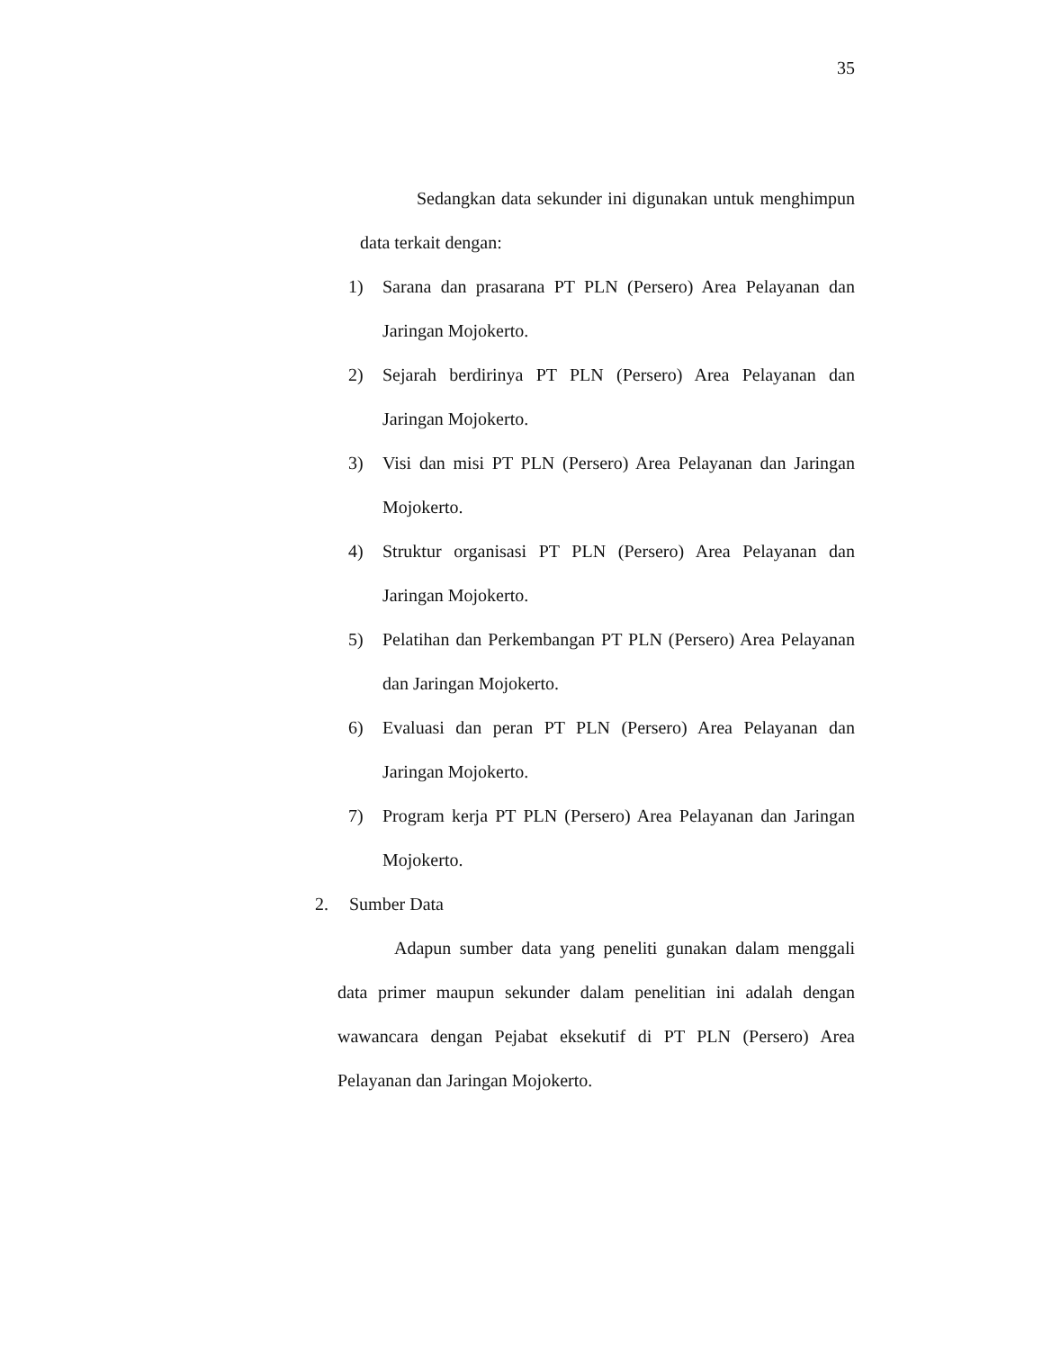35
Sedangkan data sekunder ini digunakan untuk menghimpun data terkait dengan:
1) Sarana dan prasarana PT PLN (Persero) Area Pelayanan dan Jaringan Mojokerto.
2) Sejarah berdirinya PT PLN (Persero) Area Pelayanan dan Jaringan Mojokerto.
3) Visi dan misi PT PLN (Persero) Area Pelayanan dan Jaringan Mojokerto.
4) Struktur organisasi PT PLN (Persero) Area Pelayanan dan Jaringan Mojokerto.
5) Pelatihan dan Perkembangan PT PLN (Persero) Area Pelayanan dan Jaringan Mojokerto.
6) Evaluasi dan peran PT PLN (Persero) Area Pelayanan dan Jaringan Mojokerto.
7) Program kerja PT PLN (Persero) Area Pelayanan dan Jaringan Mojokerto.
2. Sumber Data
Adapun sumber data yang peneliti gunakan dalam menggali data primer maupun sekunder dalam penelitian ini adalah dengan wawancara dengan Pejabat eksekutif di PT PLN (Persero) Area Pelayanan dan Jaringan Mojokerto.